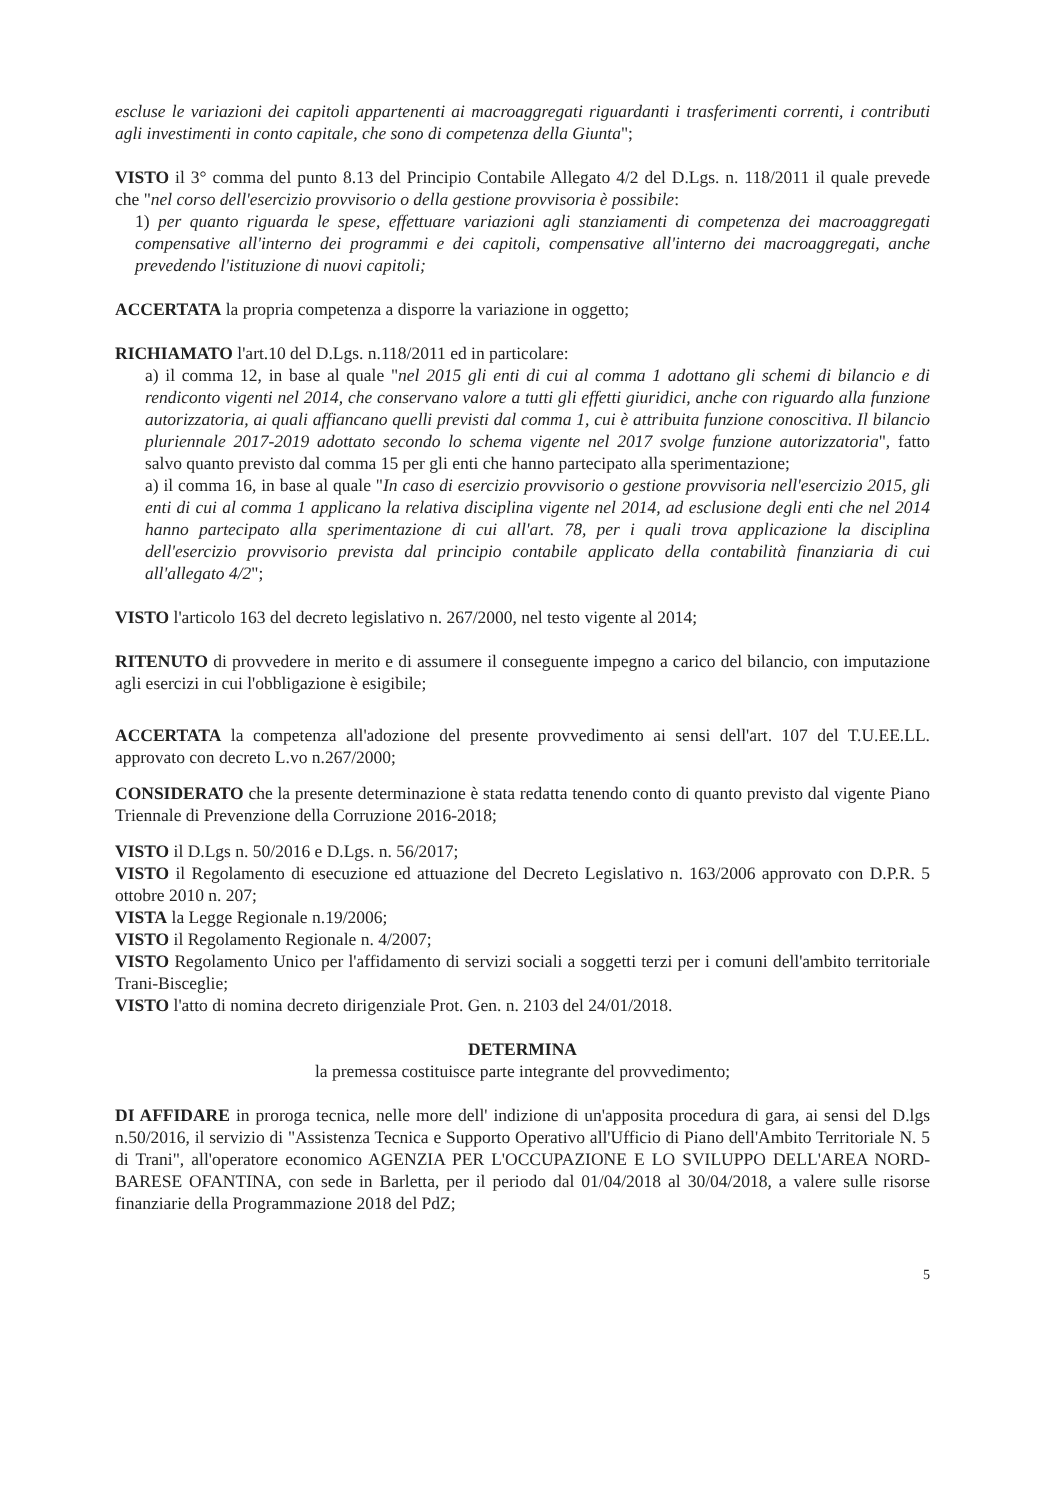escluse le variazioni dei capitoli appartenenti ai macroaggregati riguardanti i trasferimenti correnti, i contributi agli investimenti in conto capitale, che sono di competenza della Giunta";
VISTO il 3° comma del punto 8.13 del Principio Contabile Allegato 4/2 del D.Lgs. n. 118/2011 il quale prevede che "nel corso dell'esercizio provvisorio o della gestione provvisoria è possibile:
1) per quanto riguarda le spese, effettuare variazioni agli stanziamenti di competenza dei macroaggregati compensative all'interno dei programmi e dei capitoli, compensative all'interno dei macroaggregati, anche prevedendo l'istituzione di nuovi capitoli;
ACCERTATA la propria competenza a disporre la variazione in oggetto;
RICHIAMATO l'art.10 del D.Lgs. n.118/2011 ed in particolare:
a) il comma 12, in base al quale "nel 2015 gli enti di cui al comma 1 adottano gli schemi di bilancio e di rendiconto vigenti nel 2014, che conservano valore a tutti gli effetti giuridici, anche con riguardo alla funzione autorizzatoria, ai quali affiancano quelli previsti dal comma 1, cui è attribuita funzione conoscitiva. Il bilancio pluriennale 2017-2019 adottato secondo lo schema vigente nel 2017 svolge funzione autorizzatoria", fatto salvo quanto previsto dal comma 15 per gli enti che hanno partecipato alla sperimentazione;
a) il comma 16, in base al quale "In caso di esercizio provvisorio o gestione provvisoria nell'esercizio 2015, gli enti di cui al comma 1 applicano la relativa disciplina vigente nel 2014, ad esclusione degli enti che nel 2014 hanno partecipato alla sperimentazione di cui all'art. 78, per i quali trova applicazione la disciplina dell'esercizio provvisorio prevista dal principio contabile applicato della contabilità finanziaria di cui all'allegato 4/2";
VISTO l'articolo 163 del decreto legislativo n. 267/2000, nel testo vigente al 2014;
RITENUTO di provvedere in merito e di assumere il conseguente impegno a carico del bilancio, con imputazione agli esercizi in cui l'obbligazione è esigibile;
ACCERTATA la competenza all'adozione del presente provvedimento ai sensi dell'art. 107 del T.U.EE.LL. approvato con decreto L.vo n.267/2000;
CONSIDERATO che la presente determinazione è stata redatta tenendo conto di quanto previsto dal vigente Piano Triennale di Prevenzione della Corruzione 2016-2018;
VISTO il D.Lgs n. 50/2016 e D.Lgs. n. 56/2017;
VISTO il Regolamento di esecuzione ed attuazione del Decreto Legislativo n. 163/2006 approvato con D.P.R. 5 ottobre 2010 n. 207;
VISTA la Legge Regionale n.19/2006;
VISTO il Regolamento Regionale n. 4/2007;
VISTO Regolamento Unico per l'affidamento di servizi sociali a soggetti terzi per i comuni dell'ambito territoriale Trani-Bisceglie;
VISTO l'atto di nomina decreto dirigenziale Prot. Gen. n. 2103 del 24/01/2018.
DETERMINA
la premessa costituisce parte integrante del provvedimento;
DI AFFIDARE in proroga tecnica, nelle more dell' indizione di un'apposita procedura di gara, ai sensi del D.lgs n.50/2016, il servizio di "Assistenza Tecnica e Supporto Operativo all'Ufficio di Piano dell'Ambito Territoriale N. 5 di Trani", all'operatore economico AGENZIA PER L'OCCUPAZIONE E LO SVILUPPO DELL'AREA NORD-BARESE OFANTINA, con sede in Barletta, per il periodo dal 01/04/2018 al 30/04/2018, a valere sulle risorse finanziarie della Programmazione 2018 del PdZ;
5